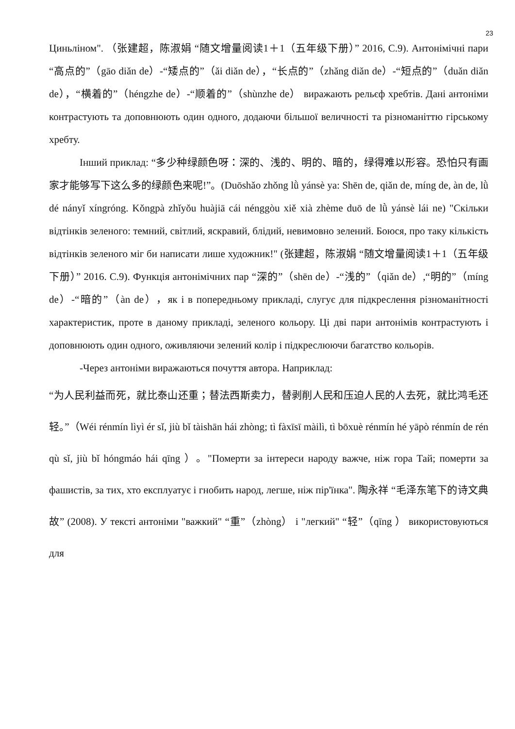23
Циньліном". （张建超，陈淑娟 “随文增量阅读1＋1（五年级下册）” 2016, С.9). Антонімічні пари “高点的”（gāo diǎn de）-“矮点的”（ǎi diǎn de），“长点的”（zhǎng diǎn de）-“短点的”（duǎn diǎn de），“横着的”（héngzhe de）-“顺着的”（shùnzhe de） виражають рельєф хребтів. Дані антоніми контрастують та доповнюють один одного, додаючи більшої величності та різноманіттю гірському хребту.
Інший приклад: “多少种绿颜色呀：深的、浅的、明的、暗的，绿得难以形容。恐怕只有画家才能够写下这么多的绿颜色来呢!”。(Duōshǎo zhǒng lǜ yánsè ya: Shēn de, qiǎn de, míng de, àn de, lǜ dé nányǐ xíngróng. Kǒngpà zhǐyǒu huàjiā cái nénggòu xiě xià zhème duō de lǜ yánsè lái ne) "Скільки відтінків зеленого: темний, світлий, яскравий, блідий, невимовно зелений. Боюся, про таку кількість відтінків зеленого міг би написати лише художник!" (张建超，陈淑娟 “随文增量阅读1＋1（五年级下册）” 2016. С.9). Функція антонімічних пар “深的”（shēn de）-“浅的”（qiǎn de）,“明的”（míng de）-“暗的”（àn de），як і в попередньому прикладі, слугує для підкреслення різноманітності характеристик, проте в даному прикладі, зеленого кольору. Ці дві пари антонімів контрастують і доповнюють один одного, оживляючи зелений колір і підкреслюючи багатство кольорів.
-Через антоніми виражаються почуття автора. Наприклад:
“为人民利益而死，就比泰山还重；替法西斯卖力，替剥削人民和压迫人民的人去死，就比鸿毛还轻。”（Wéi rénmín lìyì ér sǐ, jiù bǐ tàishān hái zhòng; tì fàxīsī màilì, tì bōxuè rénmín hé yāpò rénmín de rén qù sǐ, jiù bǐ hóngmáo hái qīng ）。"Померти за інтереси народу важче, ніж гора Тай; померти за фашистів, за тих, хто експлуатує і гнобить народ, легше, ніж пір'їнка". 陶永祥 “毛泽东笔下的诗文典故” (2008). У тексті антоніми "важкий" “重”（zhòng） і "легкий" “轻”（qīng ） використовуються для